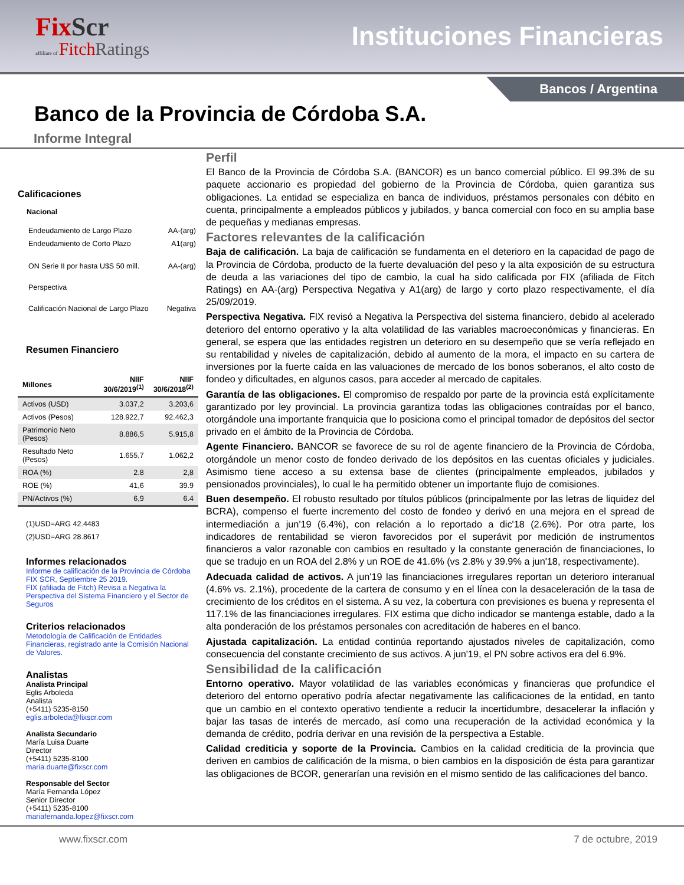FixScr
affiliate of FitchRatings
Instituciones Financieras
Bancos / Argentina
Banco de la Provincia de Córdoba S.A.
Informe Integral
Calificaciones
Nacional
| Endeudamiento de Largo Plazo | AA-(arg) |
| Endeudamiento de Corto Plazo | A1(arg) |
| ON Serie II por hasta U$S 50 mill. | AA-(arg) |
| Perspectiva | |
| Calificación Nacional de Largo Plazo | Negativa |
Resumen Financiero
| Millones | NIIF 30/6/2019<sup>(1)</sup> | NIIF 30/6/2018<sup>(2)</sup> |
| --- | --- | --- |
| Activos (USD) | 3.037,2 | 3.203,6 |
| Activos (Pesos) | 128.922,7 | 92.462,3 |
| Patrimonio Neto (Pesos) | 8.886,5 | 5.915,8 |
| Resultado Neto (Pesos) | 1.655,7 | 1.062,2 |
| ROA (%) | 2.8 | 2,8 |
| ROE (%) | 41,6 | 39.9 |
| PN/Activos (%) | 6,9 | 6.4 |
(1)USD=ARG 42.4483
(2)USD=ARG 28.8617
Informes relacionados
Informe de calificación de la Provincia de Córdoba FIX SCR, Septiembre 25 2019.
FIX (afiliada de Fitch) Revisa a Negativa la Perspectiva del Sistema Financiero y el Sector de Seguros
Criterios relacionados
Metodología de Calificación de Entidades Financieras, registrado ante la Comisión Nacional de Valores.
Analistas
Analista Principal
Eglis Arboleda
Analista
(+5411) 5235-8150
eglis.arboleda@fixscr.com
Analista Secundario
María Luisa Duarte
Director
(+5411) 5235-8100
maria.duarte@fixscr.com
Responsable del Sector
María Fernanda López
Senior Director
(+5411) 5235-8100
mariafernanda.lopez@fixscr.com
Perfil
El Banco de la Provincia de Córdoba S.A. (BANCOR) es un banco comercial público. El 99.3% de su paquete accionario es propiedad del gobierno de la Provincia de Córdoba, quien garantiza sus obligaciones. La entidad se especializa en banca de individuos, préstamos personales con débito en cuenta, principalmente a empleados públicos y jubilados, y banca comercial con foco en su amplia base de pequeñas y medianas empresas.
Factores relevantes de la calificación
Baja de calificación. La baja de calificación se fundamenta en el deterioro en la capacidad de pago de la Provincia de Córdoba, producto de la fuerte devaluación del peso y la alta exposición de su estructura de deuda a las variaciones del tipo de cambio, la cual ha sido calificada por FIX (afiliada de Fitch Ratings) en AA-(arg) Perspectiva Negativa y A1(arg) de largo y corto plazo respectivamente, el día 25/09/2019.
Perspectiva Negativa. FIX revisó a Negativa la Perspectiva del sistema financiero, debido al acelerado deterioro del entorno operativo y la alta volatilidad de las variables macroeconómicas y financieras. En general, se espera que las entidades registren un deterioro en su desempeño que se vería reflejado en su rentabilidad y niveles de capitalización, debido al aumento de la mora, el impacto en su cartera de inversiones por la fuerte caída en las valuaciones de mercado de los bonos soberanos, el alto costo de fondeo y dificultades, en algunos casos, para acceder al mercado de capitales.
Garantía de las obligaciones. El compromiso de respaldo por parte de la provincia está explícitamente garantizado por ley provincial. La provincia garantiza todas las obligaciones contraídas por el banco, otorgándole una importante franquicia que lo posiciona como el principal tomador de depósitos del sector privado en el ámbito de la Provincia de Córdoba.
Agente Financiero. BANCOR se favorece de su rol de agente financiero de la Provincia de Córdoba, otorgándole un menor costo de fondeo derivado de los depósitos en las cuentas oficiales y judiciales. Asimismo tiene acceso a su extensa base de clientes (principalmente empleados, jubilados y pensionados provinciales), lo cual le ha permitido obtener un importante flujo de comisiones.
Buen desempeño. El robusto resultado por títulos públicos (principalmente por las letras de liquidez del BCRA), compenso el fuerte incremento del costo de fondeo y derivó en una mejora en el spread de intermediación a jun'19 (6.4%), con relación a lo reportado a dic'18 (2.6%). Por otra parte, los indicadores de rentabilidad se vieron favorecidos por el superávit por medición de instrumentos financieros a valor razonable con cambios en resultado y la constante generación de financiaciones, lo que se tradujo en un ROA del 2.8% y un ROE de 41.6% (vs 2.8% y 39.9% a jun'18, respectivamente).
Adecuada calidad de activos. A jun'19 las financiaciones irregulares reportan un deterioro interanual (4.6% vs. 2.1%), procedente de la cartera de consumo y en el línea con la desaceleración de la tasa de crecimiento de los créditos en el sistema. A su vez, la cobertura con previsiones es buena y representa el 117.1% de las financiaciones irregulares. FIX estima que dicho indicador se mantenga estable, dado a la alta ponderación de los préstamos personales con acreditación de haberes en el banco.
Ajustada capitalización. La entidad continúa reportando ajustados niveles de capitalización, como consecuencia del constante crecimiento de sus activos. A jun'19, el PN sobre activos era del 6.9%.
Sensibilidad de la calificación
Entorno operativo. Mayor volatilidad de las variables económicas y financieras que profundice el deterioro del entorno operativo podría afectar negativamente las calificaciones de la entidad, en tanto que un cambio en el contexto operativo tendiente a reducir la incertidumbre, desacelerar la inflación y bajar las tasas de interés de mercado, así como una recuperación de la actividad económica y la demanda de crédito, podría derivar en una revisión de la perspectiva a Estable.
Calidad crediticia y soporte de la Provincia. Cambios en la calidad crediticia de la provincia que deriven en cambios de calificación de la misma, o bien cambios en la disposición de ésta para garantizar las obligaciones de BCOR, generarían una revisión en el mismo sentido de las calificaciones del banco.
www.fixscr.com 7 de octubre, 2019